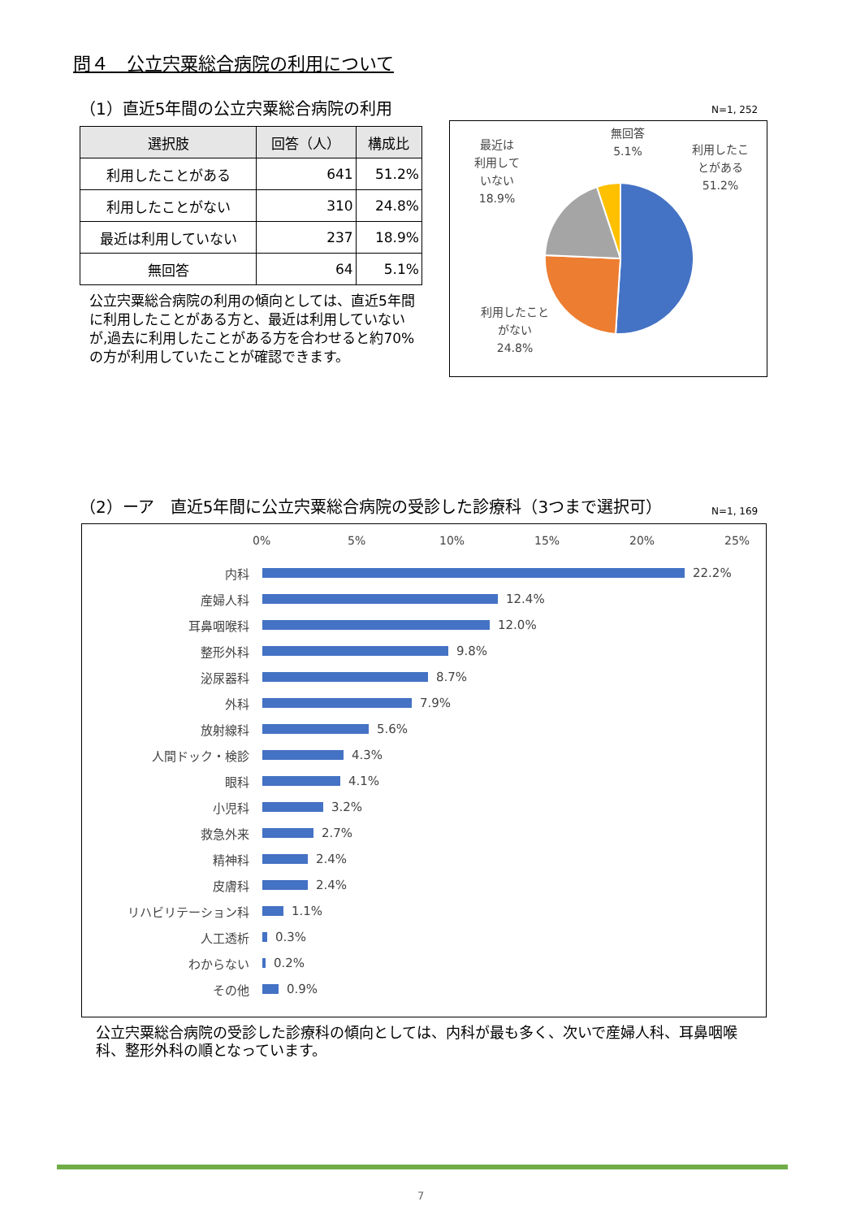問４　公立宍粟総合病院の利用について
（1）直近5年間の公立宍粟総合病院の利用
| 選択肢 | 回答（人） | 構成比 |
| --- | --- | --- |
| 利用したことがある | 641 | 51.2% |
| 利用したことがない | 310 | 24.8% |
| 最近は利用していない | 237 | 18.9% |
| 無回答 | 64 | 5.1% |
公立宍粟総合病院の利用の傾向としては、直近5年間に利用したことがある方と、最近は利用していないが,過去に利用したことがある方を合わせると約70%の方が利用していたことが確認できます。
N=1, 252
最近は
利用して
いない
18.9%
　
無回答
5.1%
利用したこ
とがある
51.2%
利用したこと
がない
24.8%
（2）ーア　直近5年間に公立宍粟総合病院の受診した診療科（3つまで選択可）
N=1, 169
0% 5% 10% 15% 20% 25%
内科 22.2%
産婦人科 12.4%
耳鼻咽喉科 12.0%
整形外科 9.8%
泌尿器科 8.7%
外科 7.9%
放射線科 5.6%
人間ドック・検診 4.3%
眼科 4.1%
小児科 3.2%
救急外来 2.7%
精神科 2.4%
皮膚科 2.4%
リハビリテーション科 1.1%
人工透析 0.3%
わからない 0.2%
その他 0.9%
公立宍粟総合病院の受診した診療科の傾向としては、内科が最も多く、次いで産婦人科、耳鼻咽喉科、整形外科の順となっています。
7